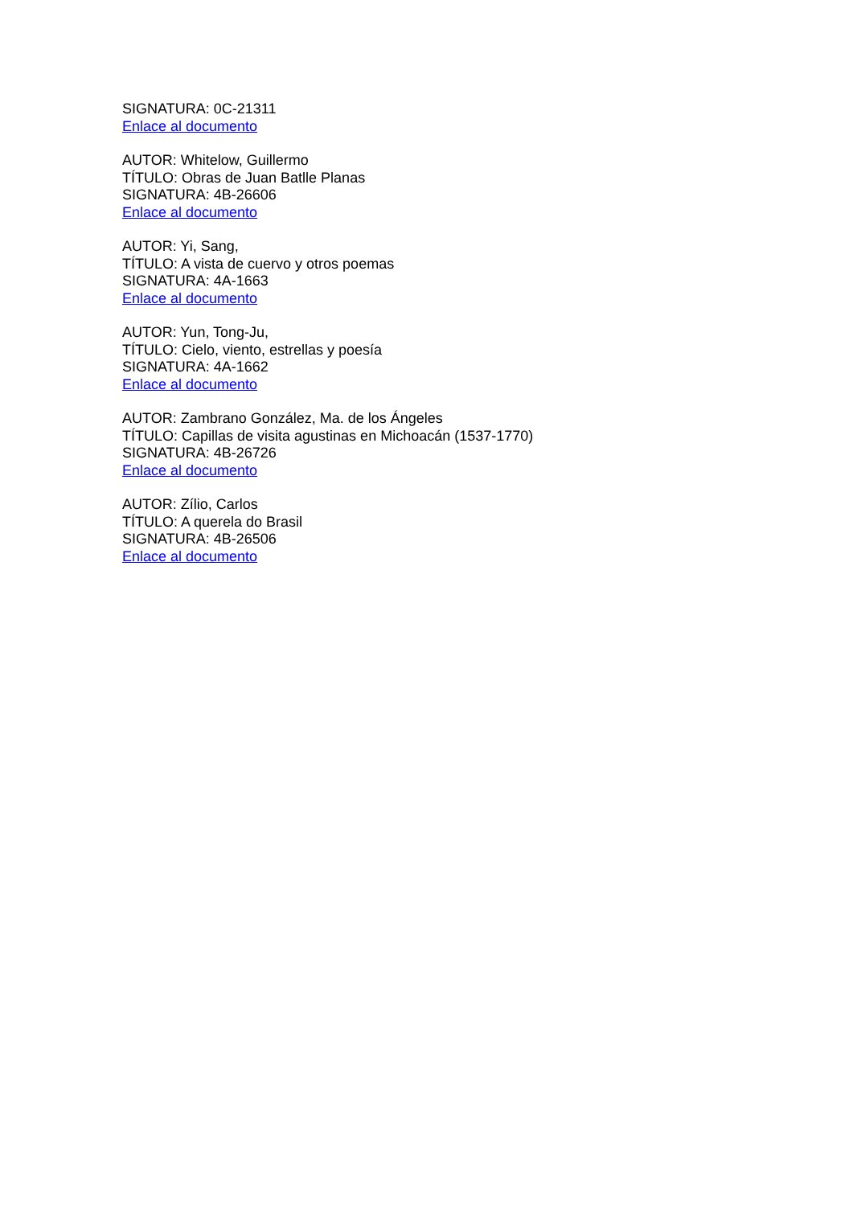SIGNATURA: 0C-21311
Enlace al documento
AUTOR: Whitelow, Guillermo
TÍTULO: Obras de Juan Batlle Planas
SIGNATURA: 4B-26606
Enlace al documento
AUTOR: Yi, Sang,
TÍTULO: A vista de cuervo y otros poemas
SIGNATURA: 4A-1663
Enlace al documento
AUTOR: Yun, Tong-Ju,
TÍTULO: Cielo, viento, estrellas y poesía
SIGNATURA: 4A-1662
Enlace al documento
AUTOR: Zambrano González, Ma. de los Ángeles
TÍTULO: Capillas de visita agustinas en Michoacán (1537-1770)
SIGNATURA: 4B-26726
Enlace al documento
AUTOR: Zílio, Carlos
TÍTULO: A querela do Brasil
SIGNATURA: 4B-26506
Enlace al documento